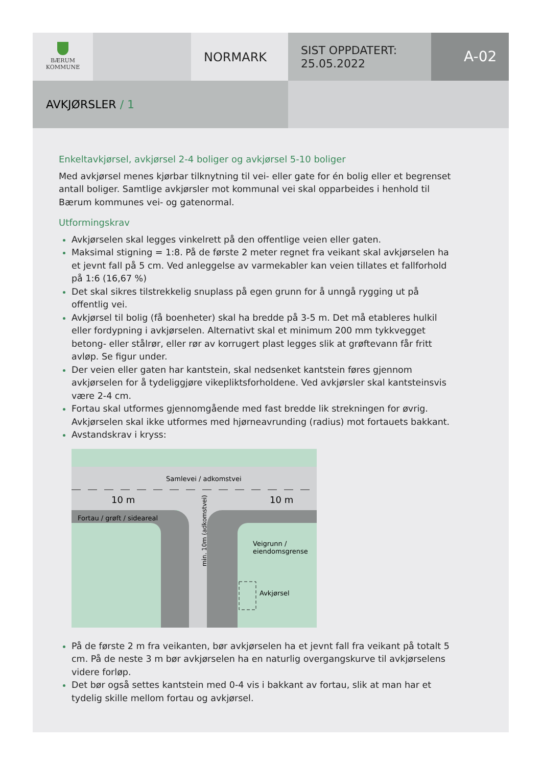BÆRUM
KOMMUNE
NORMARK
SIST OPPDATERT:
25.05.2022
A-02
AVKJØRSLER / 1
Enkeltavkjørsel, avkjørsel 2-4 boliger og avkjørsel 5-10 boliger
Med avkjørsel menes kjørbar tilknytning til vei- eller gate for én bolig eller et begrenset antall boliger. Samtlige avkjørsler mot kommunal vei skal opparbeides i henhold til Bærum kommunes vei- og gatenormal.
Utformingskrav
Avkjørselen skal legges vinkelrett på den offentlige veien eller gaten.
Maksimal stigning = 1:8. På de første 2 meter regnet fra veikant skal avkjørselen ha et jevnt fall på 5 cm. Ved anleggelse av varmekabler kan veien tillates et fallforhold på 1:6 (16,67 %)
Det skal sikres tilstrekkelig snuplass på egen grunn for å unngå rygging ut på offentlig vei.
Avkjørsel til bolig (få boenheter) skal ha bredde på 3-5 m. Det må etableres hulkil eller fordypning i avkjørselen. Alternativt skal et minimum 200 mm tykkvegget betong- eller stålrør, eller rør av korrugert plast legges slik at grøftevann får fritt avløp. Se figur under.
Der veien eller gaten har kantstein, skal nedsenket kantstein føres gjennom avkjørselen for å tydeliggjøre vikepliktsforholdene. Ved avkjørsler skal kantsteinsvis være 2-4 cm.
Fortau skal utformes gjennomgående med fast bredde lik strekningen for øvrig. Avkjørselen skal ikke utformes med hjørneavrunding (radius) mot fortauets bakkant.
Avstandskrav i kryss:
Samlevei / adkomstvei
10 m
10 m
Fortau / grøft / sideareal
Veigrunn /
eiendomsgrense
Avkjørsel
min. 10m (adkomstvei)
På de første 2 m fra veikanten, bør avkjørselen ha et jevnt fall fra veikant på totalt 5 cm. På de neste 3 m bør avkjørselen ha en naturlig overgangskurve til avkjørselens videre forløp.
Det bør også settes kantstein med 0-4 vis i bakkant av fortau, slik at man har et tydelig skille mellom fortau og avkjørsel.